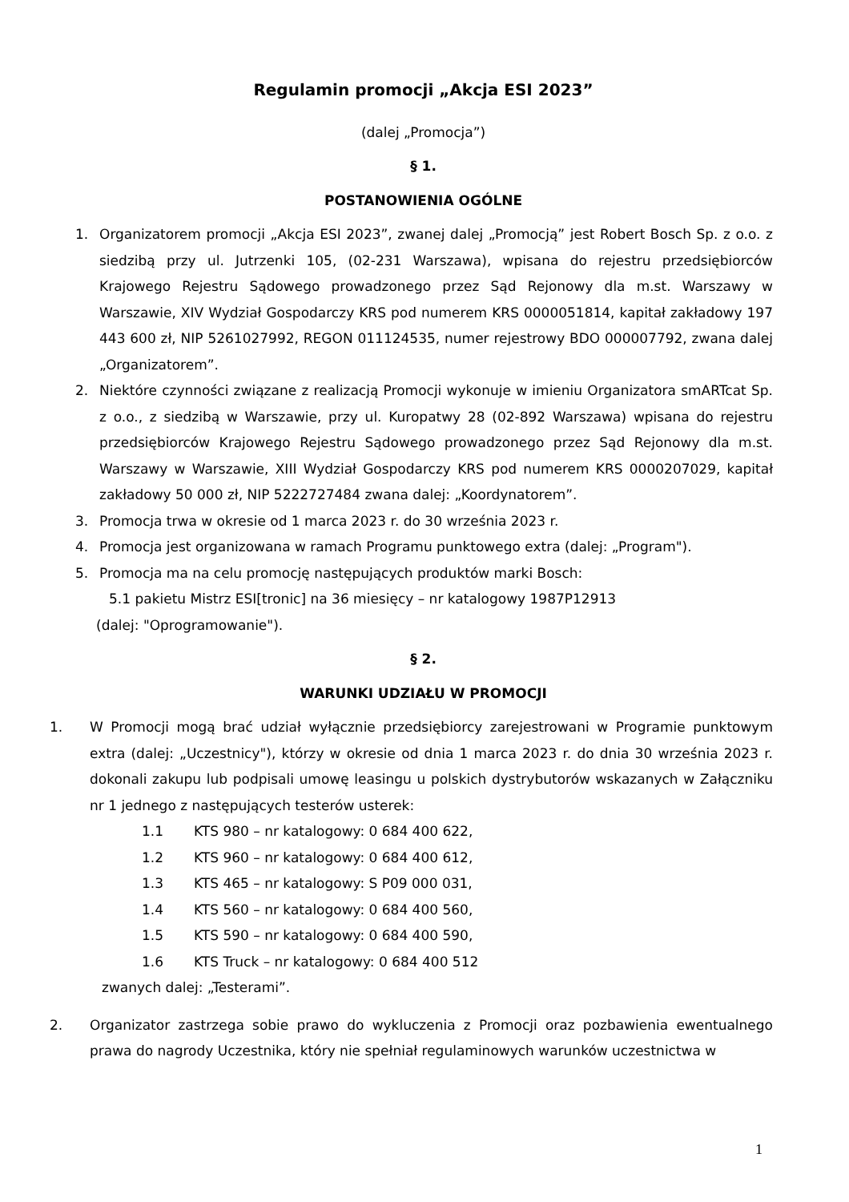Regulamin promocji „Akcja ESI 2023”
(dalej „Promocja”)
§ 1.
POSTANOWIENIA OGÓLNE
1. Organizatorem promocji „Akcja ESI 2023”, zwanej dalej „Promocją” jest Robert Bosch Sp. z o.o. z siedzibą przy ul. Jutrzenki 105, (02-231 Warszawa), wpisana do rejestru przedsiębiorców Krajowego Rejestru Sądowego prowadzonego przez Sąd Rejonowy dla m.st. Warszawy w Warszawie, XIV Wydział Gospodarczy KRS pod numerem KRS 0000051814, kapitał zakładowy 197 443 600 zł, NIP 5261027992, REGON 011124535, numer rejestrowy BDO 000007792, zwana dalej „Organizatorem”.
2. Niektóre czynności związane z realizacją Promocji wykonuje w imieniu Organizatora smARTcat Sp. z o.o., z siedzibą w Warszawie, przy ul. Kuropatwy 28 (02-892 Warszawa) wpisana do rejestru przedsiębiorców Krajowego Rejestru Sądowego prowadzonego przez Sąd Rejonowy dla m.st. Warszawy w Warszawie, XIII Wydział Gospodarczy KRS pod numerem KRS 0000207029, kapitał zakładowy 50 000 zł, NIP 5222727484 zwana dalej: „Koordynatorem”.
3. Promocja trwa w okresie od 1 marca 2023 r. do 30 września 2023 r.
4. Promocja jest organizowana w ramach Programu punktowego extra (dalej: „Program").
5. Promocja ma na celu promocję następujących produktów marki Bosch:
5.1 pakietu Mistrz ESI[tronic] na 36 miesięcy – nr katalogowy 1987P12913
(dalej: "Oprogramowanie").
§ 2.
WARUNKI UDZIAŁU W PROMOCJI
1. W Promocji mogą brać udział wyłącznie przedsiębiorcy zarejestrowani w Programie punktowym extra (dalej: „Uczestnicy"), którzy w okresie od dnia 1 marca 2023 r. do dnia 30 września 2023 r. dokonali zakupu lub podpisali umowę leasingu u polskich dystrybutorów wskazanych w Załączniku nr 1 jednego z następujących testerów usterek:
1.1 KTS 980 – nr katalogowy: 0 684 400 622,
1.2 KTS 960 – nr katalogowy: 0 684 400 612,
1.3 KTS 465 – nr katalogowy: S P09 000 031,
1.4 KTS 560 – nr katalogowy: 0 684 400 560,
1.5 KTS 590 – nr katalogowy: 0 684 400 590,
1.6 KTS Truck – nr katalogowy: 0 684 400 512
zwanych dalej: „Testerami”.
2. Organizator zastrzega sobie prawo do wykluczenia z Promocji oraz pozbawienia ewentualnego prawa do nagrody Uczestnika, który nie spełniał regulaminowych warunków uczestnictwa w
1